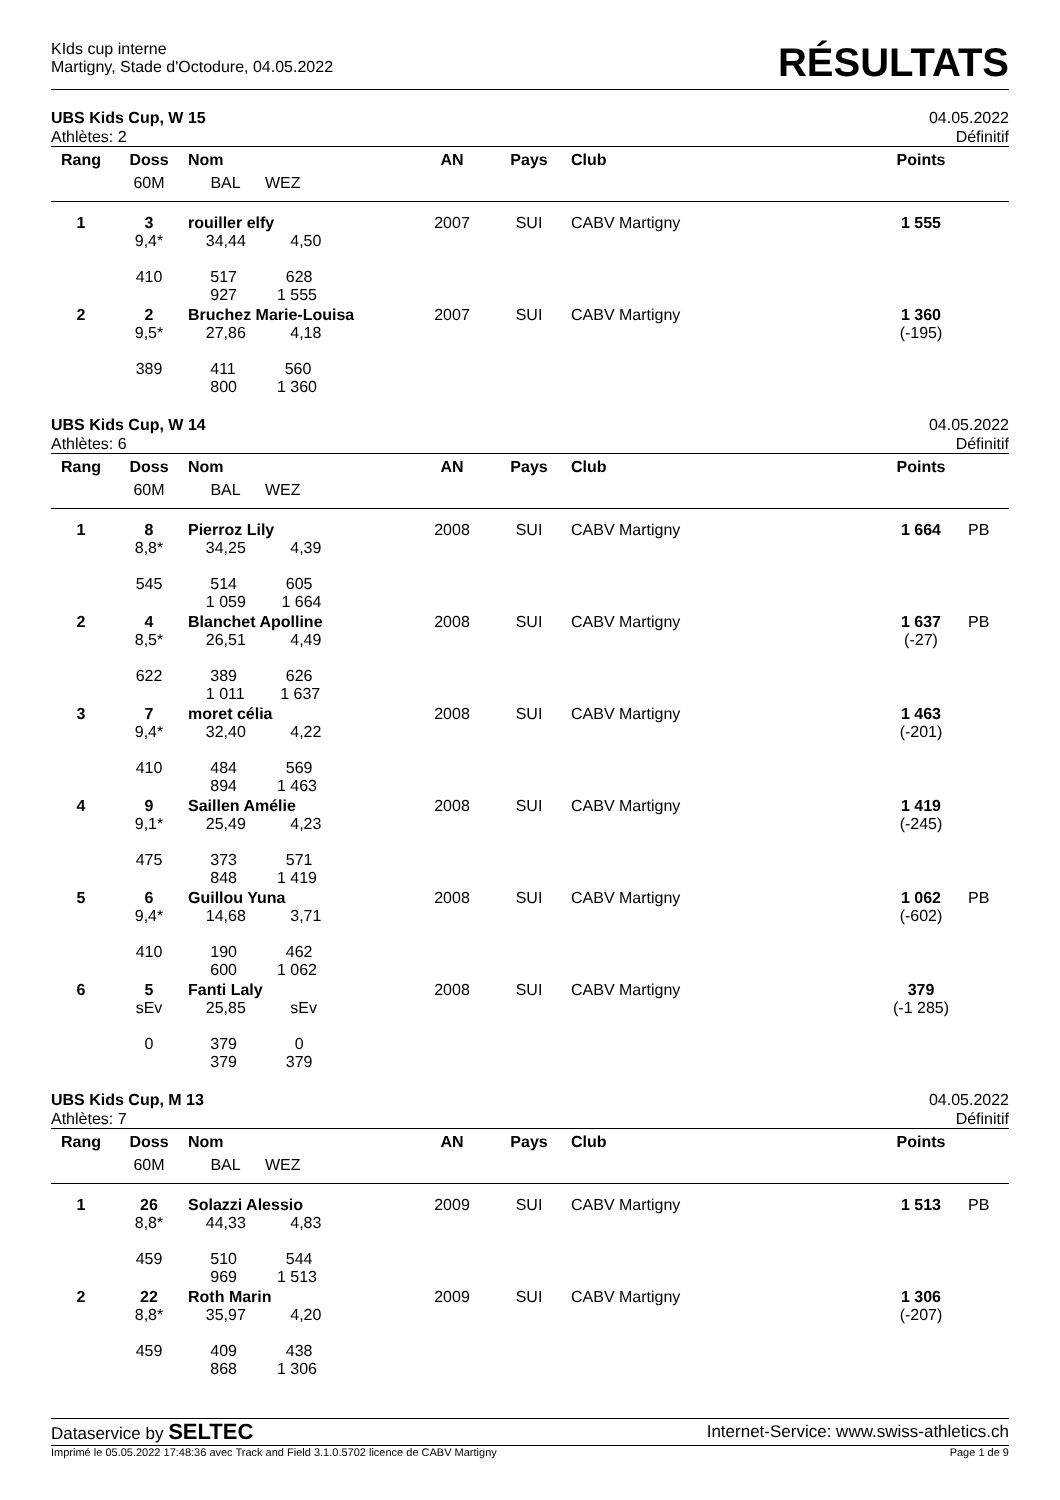KIds cup interne
Martigny, Stade d'Octodure, 04.05.2022
RÉSULTATS
UBS Kids Cup, W 15
Athlètes: 2
04.05.2022
Définitif
| Rang | Doss | Nom | | AN | Pays | Club | Points | |
| --- | --- | --- | --- | --- | --- | --- | --- | --- |
| | 60M | BAL | WEZ | | | | | |
| 1 | 3 9,4* 410 | rouiller elfy 34,44 4,50 517 628 927 1 555 | | 2007 | SUI | CABV Martigny | 1 555 | |
| 2 | 2 9,5* 389 | Bruchez Marie-Louisa 27,86 4,18 411 560 800 1 360 | | 2007 | SUI | CABV Martigny | 1 360 (-195) | |
UBS Kids Cup, W 14
Athlètes: 6
04.05.2022
Définitif
| Rang | Doss | Nom | | AN | Pays | Club | Points | |
| --- | --- | --- | --- | --- | --- | --- | --- | --- |
| | 60M | BAL | WEZ | | | | | |
| 1 | 8 8,8* 545 | Pierroz Lily 34,25 4,39 514 605 1 059 1 664 | | 2008 | SUI | CABV Martigny | 1 664 | PB |
| 2 | 4 8,5* 622 | Blanchet Apolline 26,51 4,49 389 626 1 011 1 637 | | 2008 | SUI | CABV Martigny | 1 637 (-27) | PB |
| 3 | 7 9,4* 410 | moret célia 32,40 4,22 484 569 894 1 463 | | 2008 | SUI | CABV Martigny | 1 463 (-201) | |
| 4 | 9 9,1* 475 | Saillen Amélie 25,49 4,23 373 571 848 1 419 | | 2008 | SUI | CABV Martigny | 1 419 (-245) | |
| 5 | 6 9,4* 410 | Guillou Yuna 14,68 3,71 190 462 600 1 062 | | 2008 | SUI | CABV Martigny | 1 062 (-602) | PB |
| 6 | 5 sEv 0 | Fanti Laly 25,85 sEv 379 0 379 379 | | 2008 | SUI | CABV Martigny | 379 (-1 285) | |
UBS Kids Cup, M 13
Athlètes: 7
04.05.2022
Définitif
| Rang | Doss | Nom | | AN | Pays | Club | Points | |
| --- | --- | --- | --- | --- | --- | --- | --- | --- |
| | 60M | BAL | WEZ | | | | | |
| 1 | 26 8,8* 459 | Solazzi Alessio 44,33 4,83 510 544 969 1 513 | | 2009 | SUI | CABV Martigny | 1 513 | PB |
| 2 | 22 8,8* 459 | Roth Marin 35,97 4,20 409 438 868 1 306 | | 2009 | SUI | CABV Martigny | 1 306 (-207) | |
Dataservice by SELTEC
Internet-Service: www.swiss-athletics.ch
Imprimé le 05.05.2022 17:48:36 avec Track and Field 3.1.0.5702 licence de CABV Martigny
Page 1 de 9